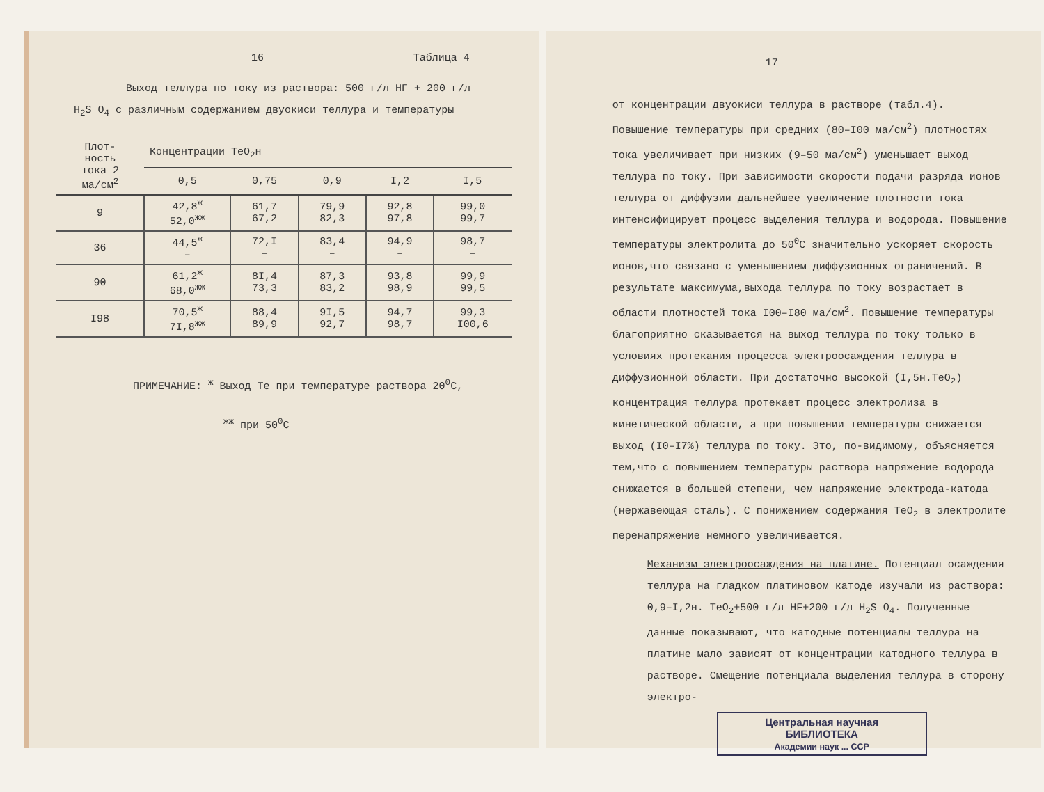16 Таблица 4
Выход теллура по току из раствора: 500 г/л HF + 200 г/л
H<sub>2</sub>S O<sub>4</sub> с различным содержанием двуокиси теллура и температуры
| Плот- ность тока 2 ма/см<sup>2</sup> | Концентрации TeO<sub>2</sub>н | | | | |
| --- | --- | --- | --- | --- | --- |
| | 0,5 | 0,75 | 0,9 | I,2 | I,5 |
| 9 | 42,8<sup>ж</sup> 52,0<sup>жж</sup> | 61,7 67,2 | 79,9 82,3 | 92,8 97,8 | 99,0 99,7 |
| 36 | 44,5<sup>ж</sup> – | 72,I – | 83,4 – | 94,9 – | 98,7 – |
| 90 | 61,2<sup>ж</sup> 68,0<sup>жж</sup> | 8I,4 73,3 | 87,3 83,2 | 93,8 98,9 | 99,9 99,5 |
| I98 | 70,5<sup>ж</sup> 7I,8<sup>жж</sup> | 88,4 89,9 | 9I,5 92,7 | 94,7 98,7 | 99,3 I00,6 |
ПРИМЕЧАНИЕ: <sup>ж</sup> Выход Te при температуре раствора 20<sup>0</sup>С,
<sup>жж</sup> при 50<sup>0</sup>С
17
от концентрации двуокиси теллура в растворе (табл.4).
Повышение температуры при средних (80–I00 ма/см<sup>2</sup>) плотностях тока увеличивает при низких (9–50 ма/см<sup>2</sup>) уменьшает выход теллура по току. При зависимости скорости подачи разряда ионов теллура от диффузии дальнейшее увеличение плотности тока интенсифицирует процесс выделения теллура и водорода. Повышение температуры электролита до 50<sup>0</sup>С значительно ускоряет скорость ионов,что связано с уменьшением диффузионных ограничений. В результате максимума,выхода теллура по току возрастает в области плотностей тока I00–I80 ма/см<sup>2</sup>. Повышение температуры благоприятно сказывается на выход теллура по току только в условиях протекания процесса электроосаждения теллура в диффузионной области. При достаточно высокой (I,5н.TeO<sub>2</sub>) концентрация теллура протекает процесс электролиза в кинетической области, а при повышении температуры снижается выход (I0–I7%) теллура по току. Это, по-видимому, объясняется тем,что с повышением температуры раствора напряжение водорода снижается в большей степени, чем напряжение электрода-катода (нержавеющая сталь). С понижением содержания TeO<sub>2</sub> в электролите перенапряжение немного увеличивается.
Механизм электроосаждения на платине. Потенциал осаждения теллура на гладком платиновом катоде изучали из раствора: 0,9–I,2н. TeO<sub>2</sub>+500 г/л HF+200 г/л H<sub>2</sub>S O<sub>4</sub>. Полученные данные показывают, что катодные потенциалы теллура на платине мало зависят от концентрации катодного теллура в растворе. Смещение потенциала выделения теллура в сторону электро-
Центральная научная
БИБЛИОТЕКА
Академии наук ... ССР